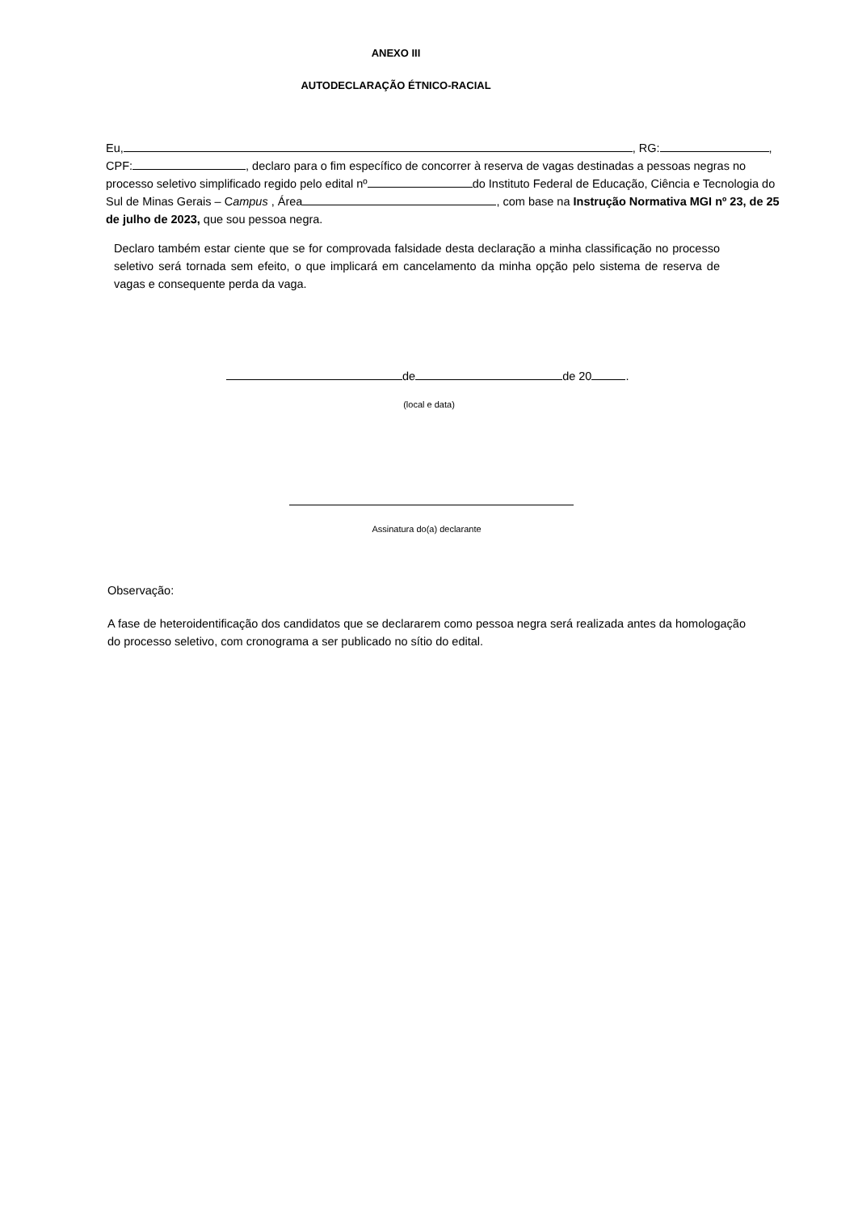ANEXO III
AUTODECLARAÇÃO ÉTNICO-RACIAL
Eu, , RG: ,
CPF: , declaro para o fim específico de concorrer à reserva de vagas destinadas a pessoas negras no processo seletivo simplificado regido pelo edital nº do Instituto Federal de Educação, Ciência e Tecnologia do Sul de Minas Gerais – Campus , Área , com base na Instrução Normativa MGI nº 23, de 25 de julho de 2023, que sou pessoa negra.
Declaro também estar ciente que se for comprovada falsidade desta declaração a minha classificação no processo seletivo será tornada sem efeito, o que implicará em cancelamento da minha opção pelo sistema de reserva de vagas e consequente perda da vaga.
de de 20 .
(local e data)
Assinatura do(a) declarante
Observação:
A fase de heteroidentificação dos candidatos que se declararem como pessoa negra será realizada antes da homologação do processo seletivo, com cronograma a ser publicado no sítio do edital.